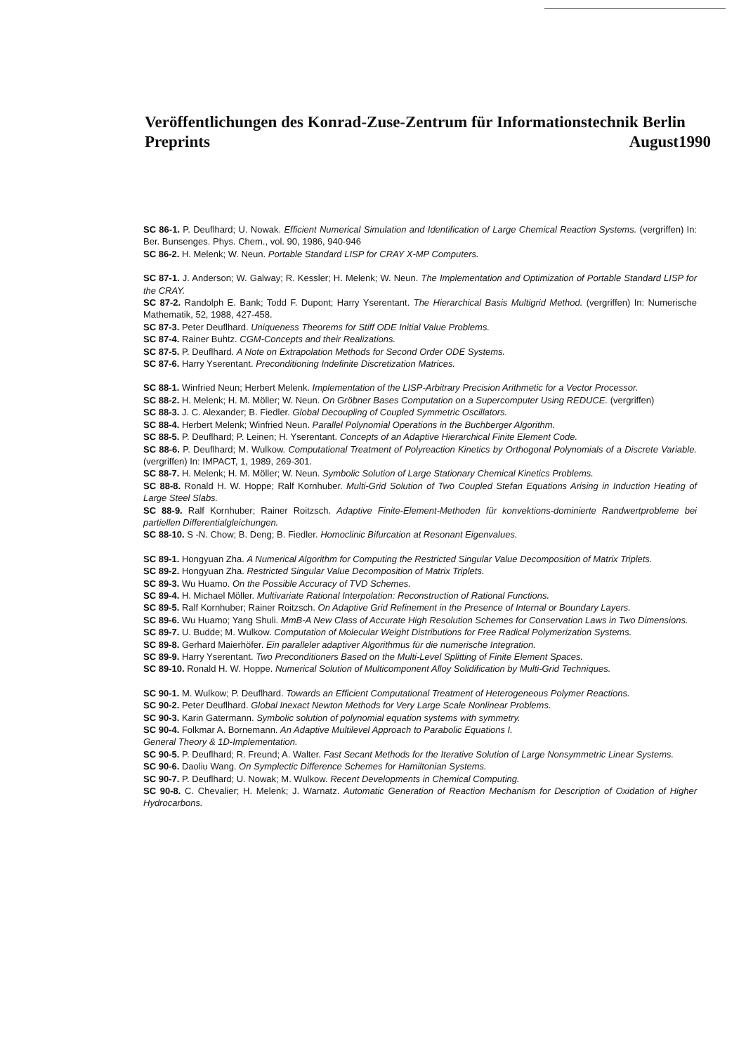Veröffentlichungen des Konrad-Zuse-Zentrum für Informationstechnik Berlin
Preprints August1990
SC 86-1. P. Deuflhard; U. Nowak. Efficient Numerical Simulation and Identification of Large Chemical Reaction Systems. (vergriffen) In: Ber. Bunsenges. Phys. Chem., vol. 90, 1986, 940-946
SC 86-2. H. Melenk; W. Neun. Portable Standard LISP for CRAY X-MP Computers.
SC 87-1. J. Anderson; W. Galway; R. Kessler; H. Melenk; W. Neun. The Implementation and Optimization of Portable Standard LISP for the CRAY.
SC 87-2. Randolph E. Bank; Todd F. Dupont; Harry Yserentant. The Hierarchical Basis Multigrid Method. (vergriffen) In: Numerische Mathematik, 52, 1988, 427-458.
SC 87-3. Peter Deuflhard. Uniqueness Theorems for Stiff ODE Initial Value Problems.
SC 87-4. Rainer Buhtz. CGM-Concepts and their Realizations.
SC 87-5. P. Deuflhard. A Note on Extrapolation Methods for Second Order ODE Systems.
SC 87-6. Harry Yserentant. Preconditioning Indefinite Discretization Matrices.
SC 88-1. Winfried Neun; Herbert Melenk. Implementation of the LISP-Arbitrary Precision Arithmetic for a Vector Processor.
SC 88-2. H. Melenk; H. M. Möller; W. Neun. On Gröbner Bases Computation on a Supercomputer Using REDUCE. (vergriffen)
SC 88-3. J. C. Alexander; B. Fiedler. Global Decoupling of Coupled Symmetric Oscillators.
SC 88-4. Herbert Melenk; Winfried Neun. Parallel Polynomial Operations in the Buchberger Algorithm.
SC 88-5. P. Deuflhard; P. Leinen; H. Yserentant. Concepts of an Adaptive Hierarchical Finite Element Code.
SC 88-6. P. Deuflhard; M. Wulkow. Computational Treatment of Polyreaction Kinetics by Orthogonal Polynomials of a Discrete Variable. (vergriffen) In: IMPACT, 1, 1989, 269-301.
SC 88-7. H. Melenk; H. M. Möller; W. Neun. Symbolic Solution of Large Stationary Chemical Kinetics Problems.
SC 88-8. Ronald H. W. Hoppe; Ralf Kornhuber. Multi-Grid Solution of Two Coupled Stefan Equations Arising in Induction Heating of Large Steel Slabs.
SC 88-9. Ralf Kornhuber; Rainer Roitzsch. Adaptive Finite-Element-Methoden für konvektions-dominierte Randwertprobleme bei partiellen Differentialgleichungen.
SC 88-10. S -N. Chow; B. Deng; B. Fiedler. Homoclinic Bifurcation at Resonant Eigenvalues.
SC 89-1. Hongyuan Zha. A Numerical Algorithm for Computing the Restricted Singular Value Decomposition of Matrix Triplets.
SC 89-2. Hongyuan Zha. Restricted Singular Value Decomposition of Matrix Triplets.
SC 89-3. Wu Huamo. On the Possible Accuracy of TVD Schemes.
SC 89-4. H. Michael Möller. Multivariate Rational Interpolation: Reconstruction of Rational Functions.
SC 89-5. Ralf Kornhuber; Rainer Roitzsch. On Adaptive Grid Refinement in the Presence of Internal or Boundary Layers.
SC 89-6. Wu Huamo; Yang Shuli. MmB-A New Class of Accurate High Resolution Schemes for Conservation Laws in Two Dimensions.
SC 89-7. U. Budde; M. Wulkow. Computation of Molecular Weight Distributions for Free Radical Polymerization Systems.
SC 89-8. Gerhard Maierhöfer. Ein paralleler adaptiver Algorithmus für die numerische Integration.
SC 89-9. Harry Yserentant. Two Preconditioners Based on the Multi-Level Splitting of Finite Element Spaces.
SC 89-10. Ronald H. W. Hoppe. Numerical Solution of Multicomponent Alloy Solidification by Multi-Grid Techniques.
SC 90-1. M. Wulkow; P. Deuflhard. Towards an Efficient Computational Treatment of Heterogeneous Polymer Reactions.
SC 90-2. Peter Deuflhard. Global Inexact Newton Methods for Very Large Scale Nonlinear Problems.
SC 90-3. Karin Gatermann. Symbolic solution of polynomial equation systems with symmetry.
SC 90-4. Folkmar A. Bornemann. An Adaptive Multilevel Approach to Parabolic Equations I.
General Theory & 1D-Implementation.
SC 90-5. P. Deuflhard; R. Freund; A. Walter. Fast Secant Methods for the Iterative Solution of Large Nonsymmetric Linear Systems.
SC 90-6. Daoliu Wang. On Symplectic Difference Schemes for Hamiltonian Systems.
SC 90-7. P. Deuflhard; U. Nowak; M. Wulkow. Recent Developments in Chemical Computing.
SC 90-8. C. Chevalier; H. Melenk; J. Warnatz. Automatic Generation of Reaction Mechanism for Description of Oxidation of Higher Hydrocarbons.